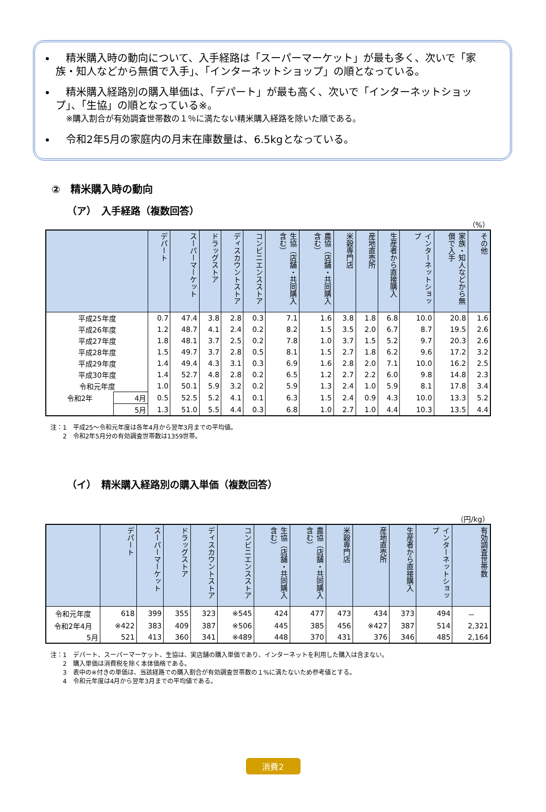精米購入時の動向について、入手経路は「スーパーマーケット」が最も多く、次いで「家族・知人などから無償で入手」、「インターネットショップ」の順となっている。
　精米購入経路別の購入単価は、「デパート」が最も高く、次いで「インターネットショップ」、「生協」の順となっている※。
※購入割合が有効調査世帯数の１％に満たない精米購入経路を除いた順である。
　令和2年5月の家庭内の月末在庫数量は、6.5kgとなっている。
②　精米購入時の動向
（ア）　入手経路（複数回答）
（%）
| | | デパート | スーパーマーケット | ドラッグストア | ディスカウントストア | コンビニエンスストア | 生協（店舗・共同購入含む） | 農協（店舗・共同購入含む） | 米穀専門店 | 産地直売所 | 生産者から直接購入 | インターネットショップ | 家族・知人などから無償で入手 | その他 |
| --- | --- | --- | --- | --- | --- | --- | --- | --- | --- | --- | --- | --- | --- | --- |
| 平成25年度 | | 0.7 | 47.4 | 3.8 | 2.8 | 0.3 | 7.1 | 1.6 | 3.8 | 1.8 | 6.8 | 10.0 | 20.8 | 1.6 |
| 平成26年度 | | 1.2 | 48.7 | 4.1 | 2.4 | 0.2 | 8.2 | 1.5 | 3.5 | 2.0 | 6.7 | 8.7 | 19.5 | 2.6 |
| 平成27年度 | | 1.8 | 48.1 | 3.7 | 2.5 | 0.2 | 7.8 | 1.0 | 3.7 | 1.5 | 5.2 | 9.7 | 20.3 | 2.6 |
| 平成28年度 | | 1.5 | 49.7 | 3.7 | 2.8 | 0.5 | 8.1 | 1.5 | 2.7 | 1.8 | 6.2 | 9.6 | 17.2 | 3.2 |
| 平成29年度 | | 1.4 | 49.4 | 4.3 | 3.1 | 0.3 | 6.9 | 1.6 | 2.8 | 2.0 | 7.1 | 10.0 | 16.2 | 2.5 |
| 平成30年度 | | 1.4 | 52.7 | 4.8 | 2.8 | 0.2 | 6.5 | 1.2 | 2.7 | 2.2 | 6.0 | 9.8 | 14.8 | 2.3 |
| 令和元年度 | | 1.0 | 50.1 | 5.9 | 3.2 | 0.2 | 5.9 | 1.3 | 2.4 | 1.0 | 5.9 | 8.1 | 17.8 | 3.4 |
| 令和2年 | 4月 | 0.5 | 52.5 | 5.2 | 4.1 | 0.1 | 6.3 | 1.5 | 2.4 | 0.9 | 4.3 | 10.0 | 13.3 | 5.2 |
| | 5月 | 1.3 | 51.0 | 5.5 | 4.4 | 0.3 | 6.8 | 1.0 | 2.7 | 1.0 | 4.4 | 10.3 | 13.5 | 4.4 |
注：1　平成25～令和元年度は各年4月から翌年3月までの平均値。
　　2　令和2年5月分の有効調査世帯数は1359世帯。
（イ）　精米購入経路別の購入単価（複数回答）
（円/kg）
| | デパート | スーパーマーケット | ドラッグストア | ディスカウントストア | コンビニエンスストア | 生協（店舗・共同購入含む） | 農協（店舗・共同購入含む） | 米穀専門店 | 産地直売所 | 生産者から直接購入 | インターネットショップ | 有効調査世帯数 |
| --- | --- | --- | --- | --- | --- | --- | --- | --- | --- | --- | --- | --- |
| 令和元年度 | 618 | 399 | 355 | 323 | ※545 | 424 | 477 | 473 | 434 | 373 | 494 | － |
| 令和2年4月 | ※422 | 383 | 409 | 387 | ※506 | 445 | 385 | 456 | ※427 | 387 | 514 | 2,321 |
| 5月 | 521 | 413 | 360 | 341 | ※489 | 448 | 370 | 431 | 376 | 346 | 485 | 2,164 |
注：1　デパート、スーパーマーケット、生協は、実店舗の購入単価であり、インターネットを利用した購入は含まない。
　　2　購入単価は消費税を除く本体価格である。
　　3　表中の※付きの単価は、当該経路での購入割合が有効調査世帯数の１%に満たないため参考値とする。
　　4　令和元年度は4月から翌年3月までの平均値である。
消費2